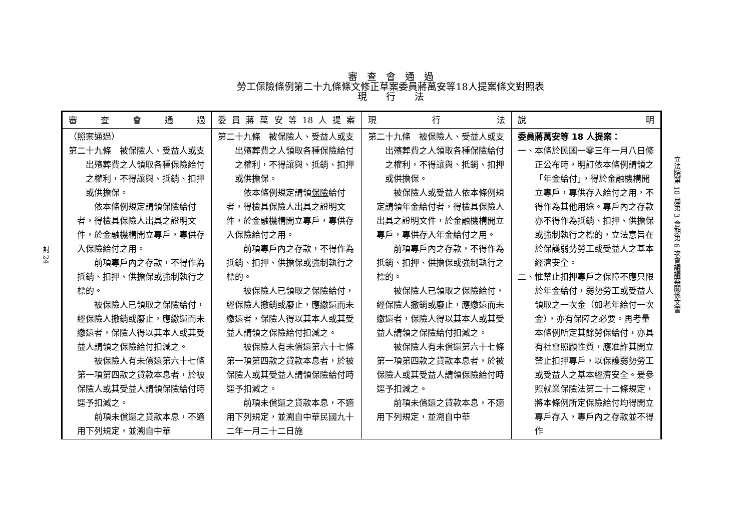審　查　會　通　過
勞工保險條例第二十九條條文修正草案委員蔣萬安等18人提案條文對照表
現　　行　　法
討 24
| 審查會通過 | 委員蔣萬安等18人提案 | 現行法 | 說明 |
| --- | --- | --- | --- |
| （照案通過） 第二十九條 被保險人、受益人或支出殯葬費之人領取各種保險給付之權利，不得讓與、抵銷、扣押或供擔保。 依本條例規定請領保險給付者，得檢具保險人出具之證明文件，於金融機構開立專戶，專供存入保險給付之用。 前項專戶內之存款，不得作為抵銷、扣押、供擔保或強制執行之標的。 被保險人已領取之保險給付，經保險人撤銷或廢止，應繳還而未繳還者，保險人得以其本人或其受益人請領之保險給付扣減之。 被保險人有未償還第六十七條第一項第四款之貸款本息者，於被保險人或其受益人請領保險給付時逕予扣減之。 前項未償還之貸款本息，不適用下列規定，並溯自中華 | 第二十九條 被保險人、受益人或支出殯葬費之人領取各種保險給付之權利，不得讓與、抵銷、扣押或供擔保。 依本條例規定請領 保險 給付者，得檢具保險人出具之證明文件，於金融機構開立專戶，專供存入保險給付之用。 前項專戶內之存款，不得作為抵銷、扣押、供擔保或強制執行之標的。 被保險人已領取之保險給付，經保險人撤銷或廢止，應繳還而未繳還者，保險人得以其本人或其受益人請領之保險給付扣減之。 被保險人有未償還第六十七條第一項第四款之貸款本息者，於被保險人或其受益人請領保險給付時逕予扣減之。 前項未償還之貸款本息，不適用下列規定，並溯自中華民國九十二年一月二十二日施 | 第二十九條 被保險人、受益人或支出殯葬費之人領取各種保險給付之權利，不得讓與、抵銷、扣押或供擔保。 被保險人或受益人依本條例規定請領年金給付者，得檢具保險人出具之證明文件，於金融機構開立專戶，專供存入年金給付之用。 前項專戶內之存款，不得作為抵銷、扣押、供擔保或強制執行之標的。 被保險人已領取之保險給付，經保險人撤銷或廢止，應繳還而未繳還者，保險人得以其本人或其受益人請領之保險給付扣減之。 被保險人有未償還第六十七條第一項第四款之貸款本息者，於被保險人或其受益人請領保險給付時逕予扣減之。 前項未償還之貸款本息，不適用下列規定，並溯自中華 | 委員蔣萬安等 18 人提案： 一、本條於民國一零三年一月八日修正公布時，明訂依本條例請領之「年金給付」，得於金融機構開立專戶，專供存入給付之用，不得作為其他用途。專戶內之存款亦不得作為抵銷、扣押、供擔保或強制執行之標的，立法意旨在於保護弱勢勞工或受益人之基本經濟安全。 二、惟禁止扣押專戶之保障不應只限於年金給付，弱勢勞工或受益人領取之一次金（如老年給付一次金），亦有保障之必要。再考量本條例所定其餘勞保給付，亦具有社會照顧性質，應准許其開立禁止扣押專戶，以保護弱勢勞工或受益人之基本經濟安全。爰參照就業保險法第二十二條規定，將本條例所定保險給付均得開立專戶存入，專戶內之存款並不得作 |
立法院第 10 屆第 3 會期第 6 次會議議案關係文書